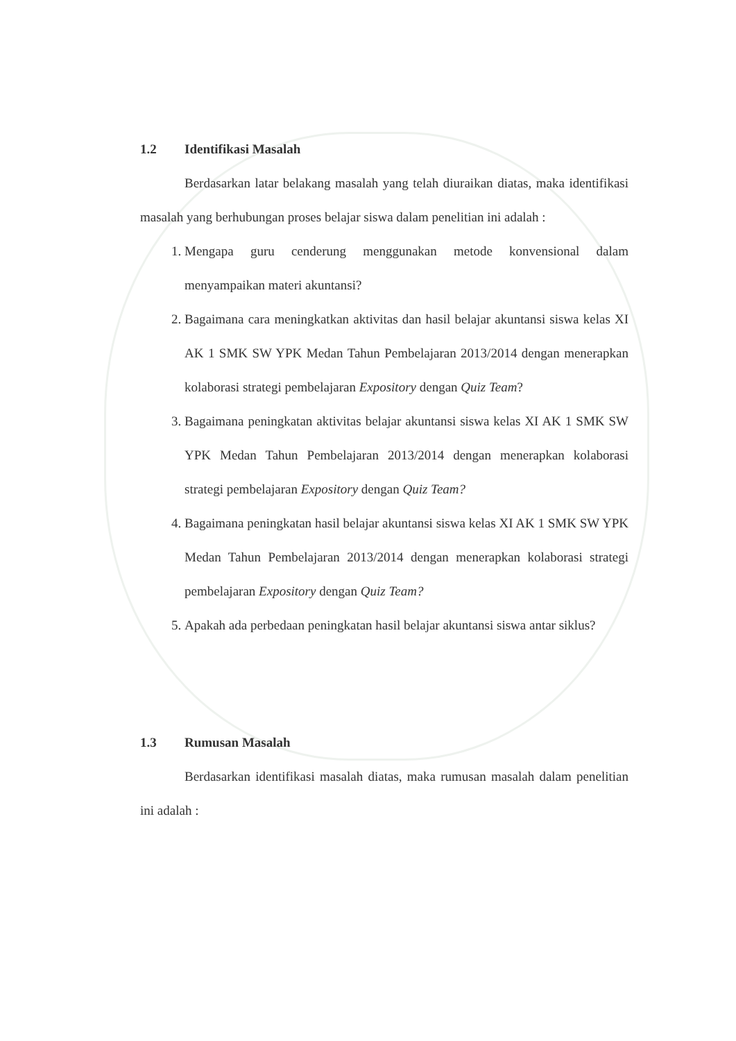1.2 Identifikasi Masalah
Berdasarkan latar belakang masalah yang telah diuraikan diatas, maka identifikasi masalah yang berhubungan proses belajar siswa dalam penelitian ini adalah :
1. Mengapa guru cenderung menggunakan metode konvensional dalam menyampaikan materi akuntansi?
2. Bagaimana cara meningkatkan aktivitas dan hasil belajar akuntansi siswa kelas XI AK 1 SMK SW YPK Medan Tahun Pembelajaran 2013/2014 dengan menerapkan kolaborasi strategi pembelajaran Expository dengan Quiz Team?
3. Bagaimana peningkatan aktivitas belajar akuntansi siswa kelas XI AK 1 SMK SW YPK Medan Tahun Pembelajaran 2013/2014 dengan menerapkan kolaborasi strategi pembelajaran Expository dengan Quiz Team?
4. Bagaimana peningkatan hasil belajar akuntansi siswa kelas XI AK 1 SMK SW YPK Medan Tahun Pembelajaran 2013/2014 dengan menerapkan kolaborasi strategi pembelajaran Expository dengan Quiz Team?
5. Apakah ada perbedaan peningkatan hasil belajar akuntansi siswa antar siklus?
1.3 Rumusan Masalah
Berdasarkan identifikasi masalah diatas, maka rumusan masalah dalam penelitian ini adalah :